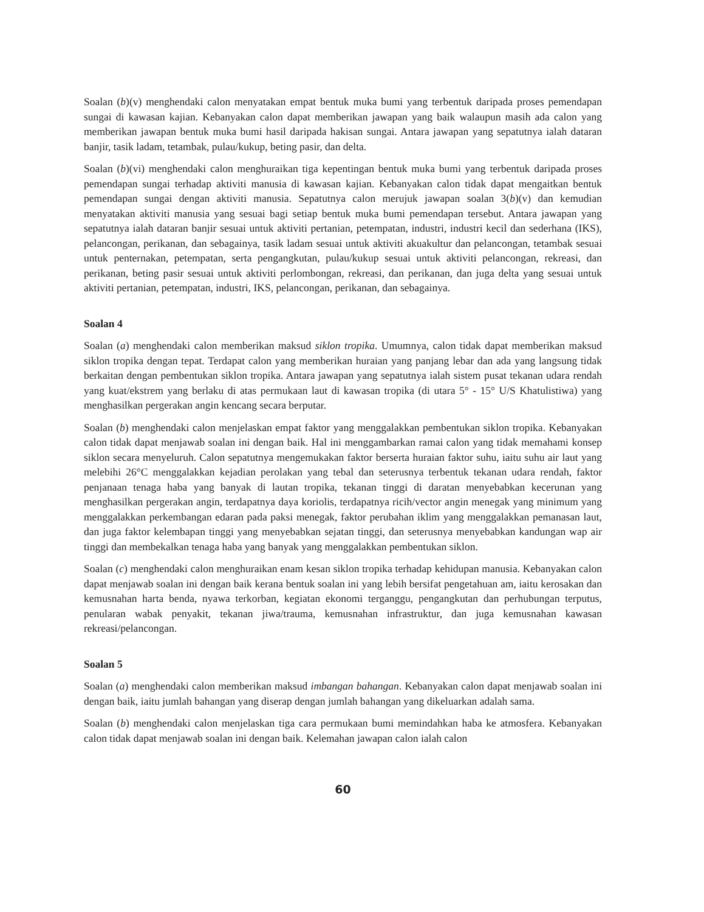Soalan (b)(v) menghendaki calon menyatakan empat bentuk muka bumi yang terbentuk daripada proses pemendapan sungai di kawasan kajian. Kebanyakan calon dapat memberikan jawapan yang baik walaupun masih ada calon yang memberikan jawapan bentuk muka bumi hasil daripada hakisan sungai. Antara jawapan yang sepatutnya ialah dataran banjir, tasik ladam, tetambak, pulau/kukup, beting pasir, dan delta.
Soalan (b)(vi) menghendaki calon menghuraikan tiga kepentingan bentuk muka bumi yang terbentuk daripada proses pemendapan sungai terhadap aktiviti manusia di kawasan kajian. Kebanyakan calon tidak dapat mengaitkan bentuk pemendapan sungai dengan aktiviti manusia. Sepatutnya calon merujuk jawapan soalan 3(b)(v) dan kemudian menyatakan aktiviti manusia yang sesuai bagi setiap bentuk muka bumi pemendapan tersebut. Antara jawapan yang sepatutnya ialah dataran banjir sesuai untuk aktiviti pertanian, petempatan, industri, industri kecil dan sederhana (IKS), pelancongan, perikanan, dan sebagainya, tasik ladam sesuai untuk aktiviti akuakultur dan pelancongan, tetambak sesuai untuk penternakan, petempatan, serta pengangkutan, pulau/kukup sesuai untuk aktiviti pelancongan, rekreasi, dan perikanan, beting pasir sesuai untuk aktiviti perlombongan, rekreasi, dan perikanan, dan juga delta yang sesuai untuk aktiviti pertanian, petempatan, industri, IKS, pelancongan, perikanan, dan sebagainya.
Soalan 4
Soalan (a) menghendaki calon memberikan maksud siklon tropika. Umumnya, calon tidak dapat memberikan maksud siklon tropika dengan tepat. Terdapat calon yang memberikan huraian yang panjang lebar dan ada yang langsung tidak berkaitan dengan pembentukan siklon tropika. Antara jawapan yang sepatutnya ialah sistem pusat tekanan udara rendah yang kuat/ekstrem yang berlaku di atas permukaan laut di kawasan tropika (di utara 5° - 15° U/S Khatulistiwa) yang menghasilkan pergerakan angin kencang secara berputar.
Soalan (b) menghendaki calon menjelaskan empat faktor yang menggalakkan pembentukan siklon tropika. Kebanyakan calon tidak dapat menjawab soalan ini dengan baik. Hal ini menggambarkan ramai calon yang tidak memahami konsep siklon secara menyeluruh. Calon sepatutnya mengemukakan faktor berserta huraian faktor suhu, iaitu suhu air laut yang melebihi 26°C menggalakkan kejadian perolakan yang tebal dan seterusnya terbentuk tekanan udara rendah, faktor penjanaan tenaga haba yang banyak di lautan tropika, tekanan tinggi di daratan menyebabkan kecerunan yang menghasilkan pergerakan angin, terdapatnya daya koriolis, terdapatnya ricih/vector angin menegak yang minimum yang menggalakkan perkembangan edaran pada paksi menegak, faktor perubahan iklim yang menggalakkan pemanasan laut, dan juga faktor kelembapan tinggi yang menyebabkan sejatan tinggi, dan seterusnya menyebabkan kandungan wap air tinggi dan membekalkan tenaga haba yang banyak yang menggalakkan pembentukan siklon.
Soalan (c) menghendaki calon menghuraikan enam kesan siklon tropika terhadap kehidupan manusia. Kebanyakan calon dapat menjawab soalan ini dengan baik kerana bentuk soalan ini yang lebih bersifat pengetahuan am, iaitu kerosakan dan kemusnahan harta benda, nyawa terkorban, kegiatan ekonomi terganggu, pengangkutan dan perhubungan terputus, penularan wabak penyakit, tekanan jiwa/trauma, kemusnahan infrastruktur, dan juga kemusnahan kawasan rekreasi/pelancongan.
Soalan 5
Soalan (a) menghendaki calon memberikan maksud imbangan bahangan. Kebanyakan calon dapat menjawab soalan ini dengan baik, iaitu jumlah bahangan yang diserap dengan jumlah bahangan yang dikeluarkan adalah sama.
Soalan (b) menghendaki calon menjelaskan tiga cara permukaan bumi memindahkan haba ke atmosfera. Kebanyakan calon tidak dapat menjawab soalan ini dengan baik. Kelemahan jawapan calon ialah calon
60